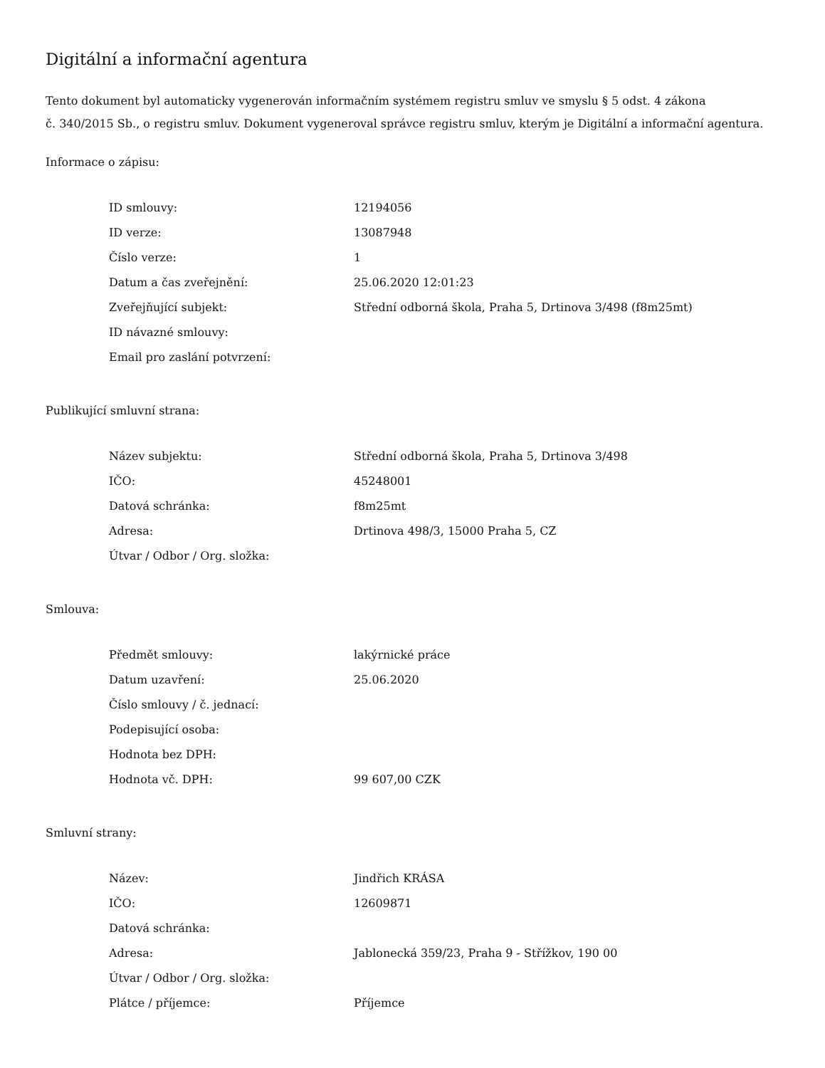Digitální a informační agentura
Tento dokument byl automaticky vygenerován informačním systémem registru smluv ve smyslu § 5 odst. 4 zákona
č. 340/2015 Sb., o registru smluv. Dokument vygeneroval správce registru smluv, kterým je Digitální a informační agentura.
Informace o zápisu:
| ID smlouvy: | 12194056 |
| ID verze: | 13087948 |
| Číslo verze: | 1 |
| Datum a čas zveřejnění: | 25.06.2020 12:01:23 |
| Zveřejňující subjekt: | Střední odborná škola, Praha 5, Drtinova 3/498 (f8m25mt) |
| ID návazné smlouvy: | |
| Email pro zaslání potvrzení: | |
Publikující smluvní strana:
| Název subjektu: | Střední odborná škola, Praha 5, Drtinova 3/498 |
| IČO: | 45248001 |
| Datová schránka: | f8m25mt |
| Adresa: | Drtinova 498/3, 15000 Praha 5, CZ |
| Útvar / Odbor / Org. složka: | |
Smlouva:
| Předmět smlouvy: | lakýrnické práce |
| Datum uzavření: | 25.06.2020 |
| Číslo smlouvy / č. jednací: | |
| Podepisující osoba: | |
| Hodnota bez DPH: | |
| Hodnota vč. DPH: | 99 607,00 CZK |
Smluvní strany:
| Název: | Jindřich KRÁSA |
| IČO: | 12609871 |
| Datová schránka: | |
| Adresa: | Jablonecká 359/23, Praha 9 - Střížkov, 190 00 |
| Útvar / Odbor / Org. složka: | |
| Plátce / příjemce: | Příjemce |